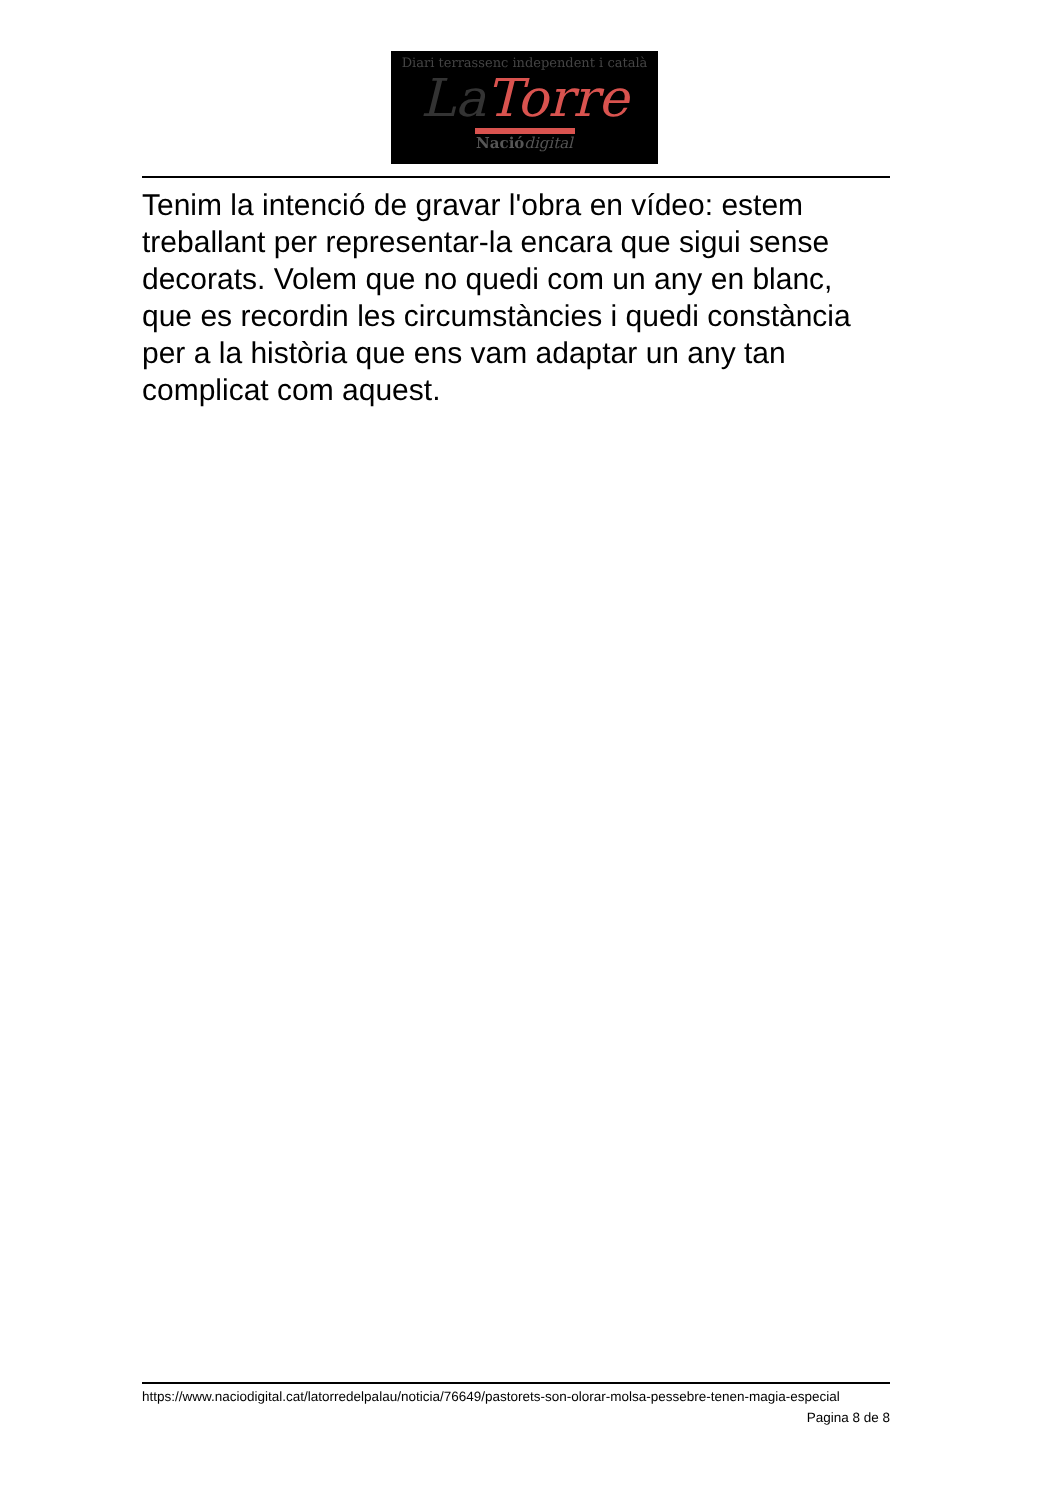Diari terrassenc independent i català
La Torre
Naciódigital
Tenim la intenció de gravar l'obra en vídeo: estem treballant per representar-la encara que sigui sense decorats. Volem que no quedi com un any en blanc, que es recordin les circumstàncies i quedi constància per a la història que ens vam adaptar un any tan complicat com aquest.
https://www.naciodigital.cat/latorredelpalau/noticia/76649/pastorets-son-olorar-molsa-pessebre-tenen-magia-especial
Pagina 8 de 8